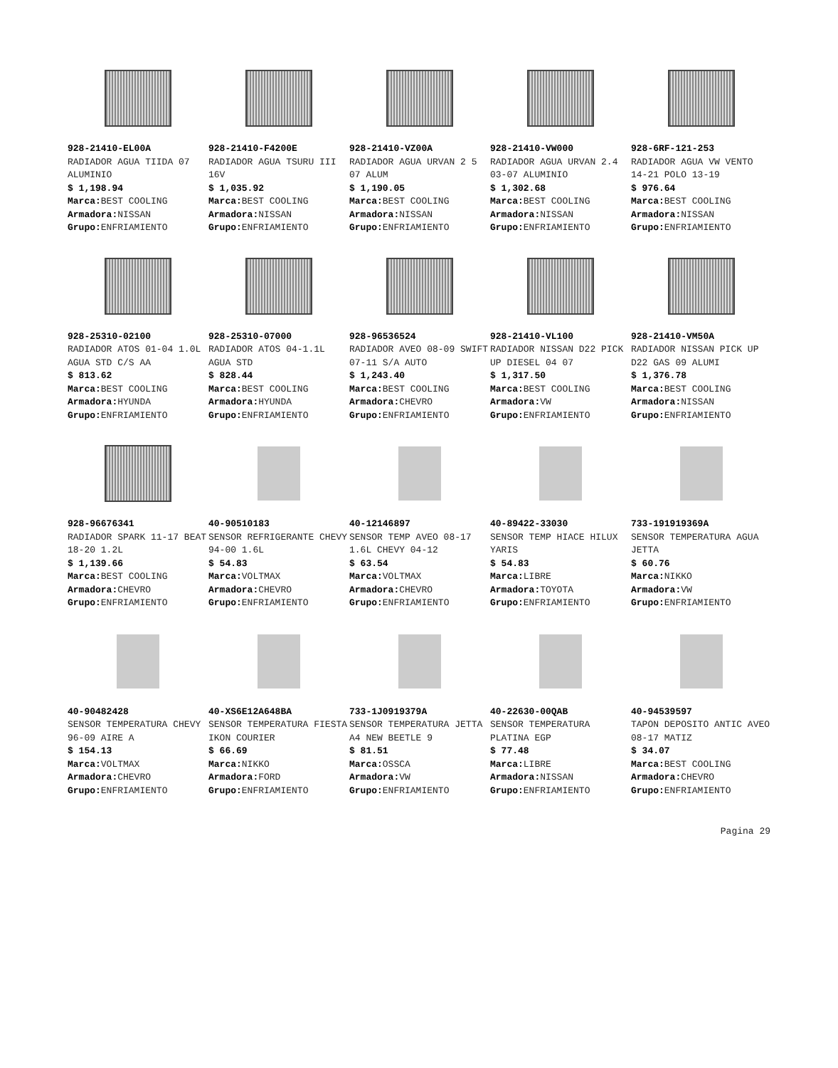928-21410-EL00A
RADIADOR AGUA TIIDA 07 ALUMINIO
$ 1,198.94
Marca: BEST COOLING
Armadora: NISSAN
Grupo: ENFRIAMIENTO
928-21410-F4200E
RADIADOR AGUA TSURU III 16V
$ 1,035.92
Marca: BEST COOLING
Armadora: NISSAN
Grupo: ENFRIAMIENTO
928-21410-VZ00A
RADIADOR AGUA URVAN 2 5 07 ALUM
$ 1,190.05
Marca: BEST COOLING
Armadora: NISSAN
Grupo: ENFRIAMIENTO
928-21410-VW000
RADIADOR AGUA URVAN 2.4 03-07 ALUMINIO
$ 1,302.68
Marca: BEST COOLING
Armadora: NISSAN
Grupo: ENFRIAMIENTO
928-6RF-121-253
RADIADOR AGUA VW VENTO 14-21 POLO 13-19
$ 976.64
Marca: BEST COOLING
Armadora: NISSAN
Grupo: ENFRIAMIENTO
928-25310-02100
RADIADOR ATOS 01-04 1.0L AGUA STD C/S AA
$ 813.62
Marca: BEST COOLING
Armadora: HYUNDA
Grupo: ENFRIAMIENTO
928-25310-07000
RADIADOR ATOS 04-1.1L AGUA STD
$ 828.44
Marca: BEST COOLING
Armadora: HYUNDA
Grupo: ENFRIAMIENTO
928-96536524
RADIADOR AVEO 08-09 SWIFT 07-11 S/A AUTO
$ 1,243.40
Marca: BEST COOLING
Armadora: CHEVRO
Grupo: ENFRIAMIENTO
928-21410-VL100
RADIADOR NISSAN D22 PICK UP DIESEL 04 07
$ 1,317.50
Marca: BEST COOLING
Armadora: VW
Grupo: ENFRIAMIENTO
928-21410-VM50A
RADIADOR NISSAN PICK UP D22 GAS 09 ALUMI
$ 1,376.78
Marca: BEST COOLING
Armadora: NISSAN
Grupo: ENFRIAMIENTO
928-96676341
RADIADOR SPARK 11-17 BEAT 18-20 1.2L
$ 1,139.66
Marca: BEST COOLING
Armadora: CHEVRO
Grupo: ENFRIAMIENTO
40-90510183
SENSOR REFRIGERANTE CHEVY 94-00 1.6L
$ 54.83
Marca: VOLTMAX
Armadora: CHEVRO
Grupo: ENFRIAMIENTO
40-12146897
SENSOR TEMP AVEO 08-17 1.6L CHEVY 04-12
$ 63.54
Marca: VOLTMAX
Armadora: CHEVRO
Grupo: ENFRIAMIENTO
40-89422-33030
SENSOR TEMP HIACE HILUX YARIS
$ 54.83
Marca: LIBRE
Armadora: TOYOTA
Grupo: ENFRIAMIENTO
733-191919369A
SENSOR TEMPERATURA AGUA JETTA
$ 60.76
Marca: NIKKO
Armadora: VW
Grupo: ENFRIAMIENTO
40-90482428
SENSOR TEMPERATURA CHEVY 96-09 AIRE A
$ 154.13
Marca: VOLTMAX
Armadora: CHEVRO
Grupo: ENFRIAMIENTO
40-XS6E12A648BA
SENSOR TEMPERATURA FIESTA IKON COURIER
$ 66.69
Marca: NIKKO
Armadora: FORD
Grupo: ENFRIAMIENTO
733-1J0919379A
SENSOR TEMPERATURA JETTA A4 NEW BEETLE 9
$ 81.51
Marca: OSSCA
Armadora: VW
Grupo: ENFRIAMIENTO
40-22630-00QAB
SENSOR TEMPERATURA PLATINA EGP
$ 77.48
Marca: LIBRE
Armadora: NISSAN
Grupo: ENFRIAMIENTO
40-94539597
TAPON DEPOSITO ANTIC AVEO 08-17 MATIZ
$ 34.07
Marca: BEST COOLING
Armadora: CHEVRO
Grupo: ENFRIAMIENTO
Pagina 29